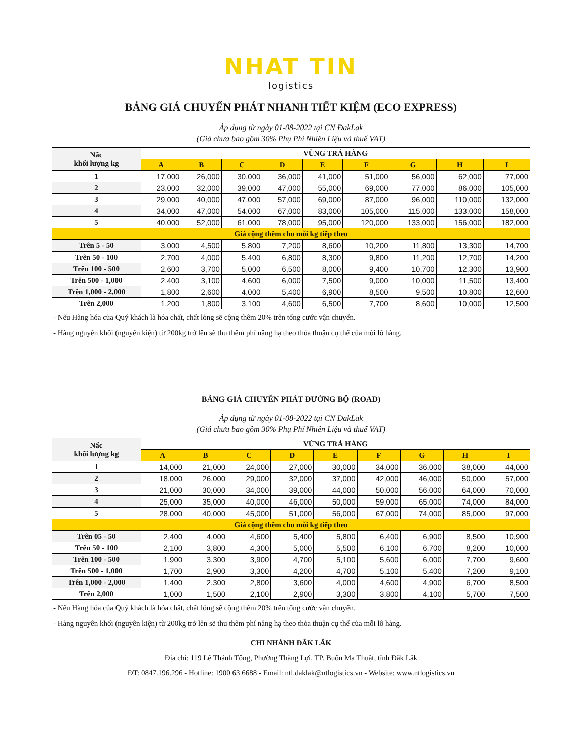NHAT TIN
logistics
BẢNG GIÁ CHUYỂN PHÁT NHANH TIẾT KIỆM (ECO EXPRESS)
Áp dụng từ ngày 01-08-2022 tại CN ĐakLak
(Giá chưa bao gồm 30% Phụ Phí Nhiên Liệu và thuế VAT)
| Nấc khối lượng kg | VÙNG TRẢ HÀNG | | | | | | | | |
| --- | --- | --- | --- | --- | --- | --- | --- | --- | --- |
| | A | B | C | D | E | F | G | H | I |
| 1 | 17,000 | 26,000 | 30,000 | 36,000 | 41,000 | 51,000 | 56,000 | 62,000 | 77,000 |
| 2 | 23,000 | 32,000 | 39,000 | 47,000 | 55,000 | 69,000 | 77,000 | 86,000 | 105,000 |
| 3 | 29,000 | 40,000 | 47,000 | 57,000 | 69,000 | 87,000 | 96,000 | 110,000 | 132,000 |
| 4 | 34,000 | 47,000 | 54,000 | 67,000 | 83,000 | 105,000 | 115,000 | 133,000 | 158,000 |
| 5 | 40,000 | 52,000 | 61,000 | 78,000 | 95,000 | 120,000 | 133,000 | 156,000 | 182,000 |
| Giá cộng thêm cho mỗi kg tiếp theo | | | | | | | | | |
| Trên 5 - 50 | 3,000 | 4,500 | 5,800 | 7,200 | 8,600 | 10,200 | 11,800 | 13,300 | 14,700 |
| Trên 50 - 100 | 2,700 | 4,000 | 5,400 | 6,800 | 8,300 | 9,800 | 11,200 | 12,700 | 14,200 |
| Trên 100 - 500 | 2,600 | 3,700 | 5,000 | 6,500 | 8,000 | 9,400 | 10,700 | 12,300 | 13,900 |
| Trên 500 - 1,000 | 2,400 | 3,100 | 4,600 | 6,000 | 7,500 | 9,000 | 10,000 | 11,500 | 13,400 |
| Trên 1,000 - 2,000 | 1,800 | 2,600 | 4,000 | 5,400 | 6,900 | 8,500 | 9,500 | 10,800 | 12,600 |
| Trên 2,000 | 1,200 | 1,800 | 3,100 | 4,600 | 6,500 | 7,700 | 8,600 | 10,000 | 12,500 |
- Nếu Hàng hóa của Quý khách là hóa chất, chất lỏng sẽ cộng thêm 20% trên tổng cước vận chuyển.
- Hàng nguyên khối (nguyên kiện) từ 200kg trở lên sẽ thu thêm phí nâng hạ theo thỏa thuận cụ thể của mỗi lô hàng.
BẢNG GIÁ CHUYỂN PHÁT ĐƯỜNG BỘ (ROAD)
Áp dụng từ ngày 01-08-2022 tại CN ĐakLak
(Giá chưa bao gồm 30% Phụ Phí Nhiên Liệu và thuế VAT)
| Nấc khối lượng kg | VÙNG TRẢ HÀNG | | | | | | | | |
| --- | --- | --- | --- | --- | --- | --- | --- | --- | --- |
| | A | B | C | D | E | F | G | H | I |
| 1 | 14,000 | 21,000 | 24,000 | 27,000 | 30,000 | 34,000 | 36,000 | 38,000 | 44,000 |
| 2 | 18,000 | 26,000 | 29,000 | 32,000 | 37,000 | 42,000 | 46,000 | 50,000 | 57,000 |
| 3 | 21,000 | 30,000 | 34,000 | 39,000 | 44,000 | 50,000 | 56,000 | 64,000 | 70,000 |
| 4 | 25,000 | 35,000 | 40,000 | 46,000 | 50,000 | 59,000 | 65,000 | 74,000 | 84,000 |
| 5 | 28,000 | 40,000 | 45,000 | 51,000 | 56,000 | 67,000 | 74,000 | 85,000 | 97,000 |
| Giá cộng thêm cho mỗi kg tiếp theo | | | | | | | | | |
| Trên 05 - 50 | 2,400 | 4,000 | 4,600 | 5,400 | 5,800 | 6,400 | 6,900 | 8,500 | 10,900 |
| Trên 50 - 100 | 2,100 | 3,800 | 4,300 | 5,000 | 5,500 | 6,100 | 6,700 | 8,200 | 10,000 |
| Trên 100 - 500 | 1,900 | 3,300 | 3,900 | 4,700 | 5,100 | 5,600 | 6,000 | 7,700 | 9,600 |
| Trên 500 - 1,000 | 1,700 | 2,900 | 3,300 | 4,200 | 4,700 | 5,100 | 5,400 | 7,200 | 9,100 |
| Trên 1,000 - 2,000 | 1,400 | 2,300 | 2,800 | 3,600 | 4,000 | 4,600 | 4,900 | 6,700 | 8,500 |
| Trên 2,000 | 1,000 | 1,500 | 2,100 | 2,900 | 3,300 | 3,800 | 4,100 | 5,700 | 7,500 |
- Nếu Hàng hóa của Quý khách là hóa chất, chất lỏng sẽ cộng thêm 20% trên tổng cước vận chuyển.
- Hàng nguyên khối (nguyên kiện) từ 200kg trở lên sẽ thu thêm phí nâng hạ theo thỏa thuận cụ thể của mỗi lô hàng.
CHI NHÁNH ĐẮK LẮK
Địa chỉ: 119 Lê Thánh Tông, Phường Thắng Lợi, TP. Buôn Ma Thuật, tỉnh Đăk Lăk
ĐT: 0847.196.296 - Hotline: 1900 63 6688 - Email: ntl.daklak@ntlogistics.vn - Website: www.ntlogistics.vn